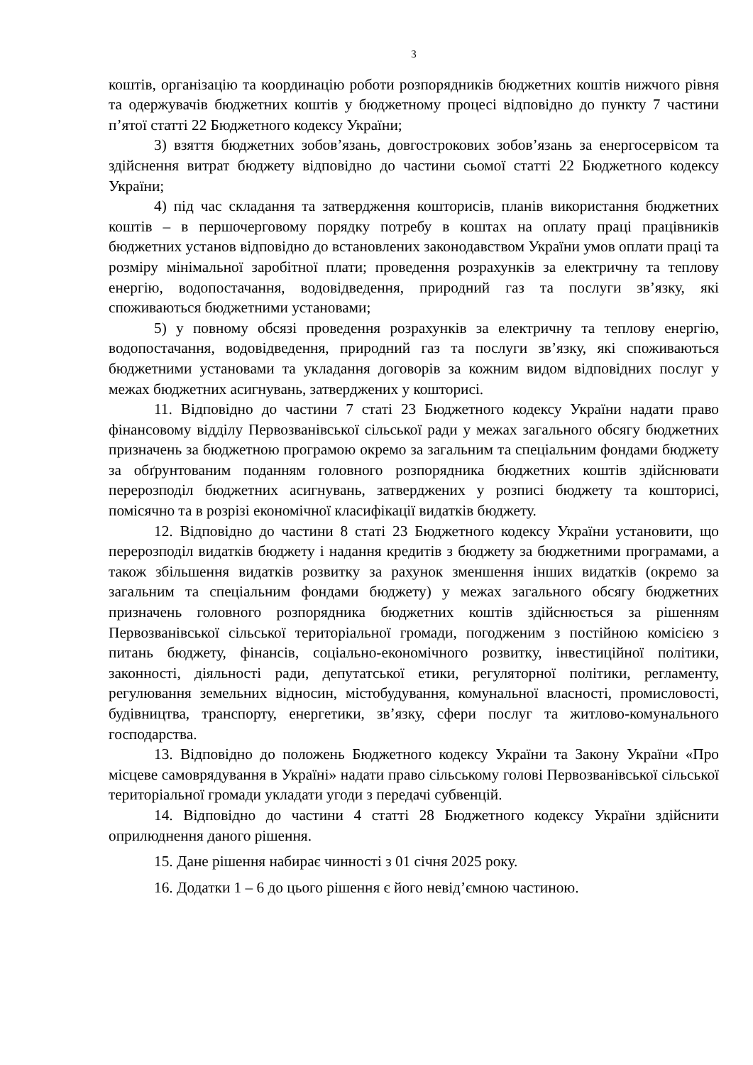3
коштів, організацію та координацію роботи розпорядників бюджетних коштів нижчого рівня та одержувачів бюджетних коштів у бюджетному процесі відповідно до пункту 7 частини п’ятої статті 22 Бюджетного кодексу України;
3) взяття бюджетних зобов’язань, довгострокових зобов’язань за енергосервісом та здійснення витрат бюджету відповідно до частини сьомої статті 22 Бюджетного кодексу України;
4) під час складання та затвердження кошторисів, планів використання бюджетних коштів – в першочерговому порядку потребу в коштах на оплату праці працівників бюджетних установ відповідно до встановлених законодавством України умов оплати праці та розміру мінімальної заробітної плати; проведення розрахунків за електричну та теплову енергію, водопостачання, водовідведення, природний газ та послуги зв’язку, які споживаються бюджетними установами;
5) у повному обсязі проведення розрахунків за електричну та теплову енергію, водопостачання, водовідведення, природний газ та послуги зв’язку, які споживаються бюджетними установами та укладання договорів за кожним видом відповідних послуг у межах бюджетних асигнувань, затверджених у кошторисі.
11. Відповідно до частини 7 статі 23 Бюджетного кодексу України надати право фінансовому відділу Первозванівської сільської ради у межах загального обсягу бюджетних призначень за бюджетною програмою окремо за загальним та спеціальним фондами бюджету за обґрунтованим поданням головного розпорядника бюджетних коштів здійснювати перерозподіл бюджетних асигнувань, затверджених у розписі бюджету та кошторисі, помісячно та в розрізі економічної класифікації видатків бюджету.
12. Відповідно до частини 8 статі 23 Бюджетного кодексу України установити, що перерозподіл видатків бюджету і надання кредитів з бюджету за бюджетними програмами, а також збільшення видатків розвитку за рахунок зменшення інших видатків (окремо за загальним та спеціальним фондами бюджету) у межах загального обсягу бюджетних призначень головного розпорядника бюджетних коштів здійснюється за рішенням Первозванівської сільської територіальної громади, погодженим з постійною комісією з питань бюджету, фінансів, соціально-економічного розвитку, інвестиційної політики, законності, діяльності ради, депутатської етики, регуляторної політики, регламенту, регулювання земельних відносин, містобудування, комунальної власності, промисловості, будівництва, транспорту, енергетики, зв’язку, сфери послуг та житлово-комунального господарства.
13. Відповідно до положень Бюджетного кодексу України та Закону України «Про місцеве самоврядування в Україні» надати право сільському голові Первозванівської сільської територіальної громади укладати угоди з передачі субвенцій.
14. Відповідно до частини 4 статті 28 Бюджетного кодексу України здійснити оприлюднення даного рішення.
15. Дане рішення набирає чинності з 01 січня 2025 року.
16. Додатки 1 – 6 до цього рішення є його невід’ємною частиною.